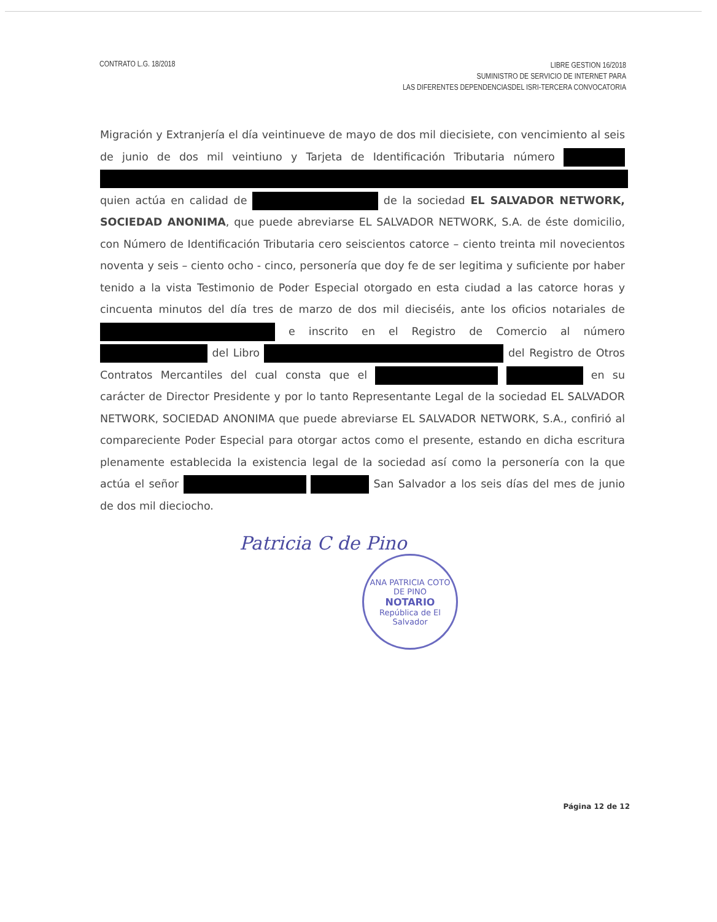CONTRATO L.G. 18/2018
LIBRE GESTION 16/2018
SUMINISTRO DE SERVICIO DE INTERNET PARA
LAS DIFERENTES DEPENDENCIASDEL ISRI-TERCERA CONVOCATORIA
Migración y Extranjería el día veintinueve de mayo de dos mil diecisiete, con vencimiento al seis de junio de dos mil veintiuno y Tarjeta de Identificación Tributaria número quien actúa en calidad de de la sociedad EL SALVADOR NETWORK, SOCIEDAD ANONIMA, que puede abreviarse EL SALVADOR NETWORK, S.A. de éste domicilio, con Número de Identificación Tributaria cero seiscientos catorce – ciento treinta mil novecientos noventa y seis – ciento ocho - cinco, personería que doy fe de ser legitima y suficiente por haber tenido a la vista Testimonio de Poder Especial otorgado en esta ciudad a las catorce horas y cincuenta minutos del día tres de marzo de dos mil dieciséis, ante los oficios notariales de e inscrito en el Registro de Comercio al número del Libro del Registro de Otros Contratos Mercantiles del cual consta que el en su carácter de Director Presidente y por lo tanto Representante Legal de la sociedad EL SALVADOR NETWORK, SOCIEDAD ANONIMA que puede abreviarse EL SALVADOR NETWORK, S.A., confirió al compareciente Poder Especial para otorgar actos como el presente, estando en dicha escritura plenamente establecida la existencia legal de la sociedad así como la personería con la que actúa el señor San Salvador a los seis días del mes de junio de dos mil dieciocho.
Patricia C de Pino
ANA PATRICIA COTO DE PINO
NOTARIO
República de El Salvador
Página 12 de 12